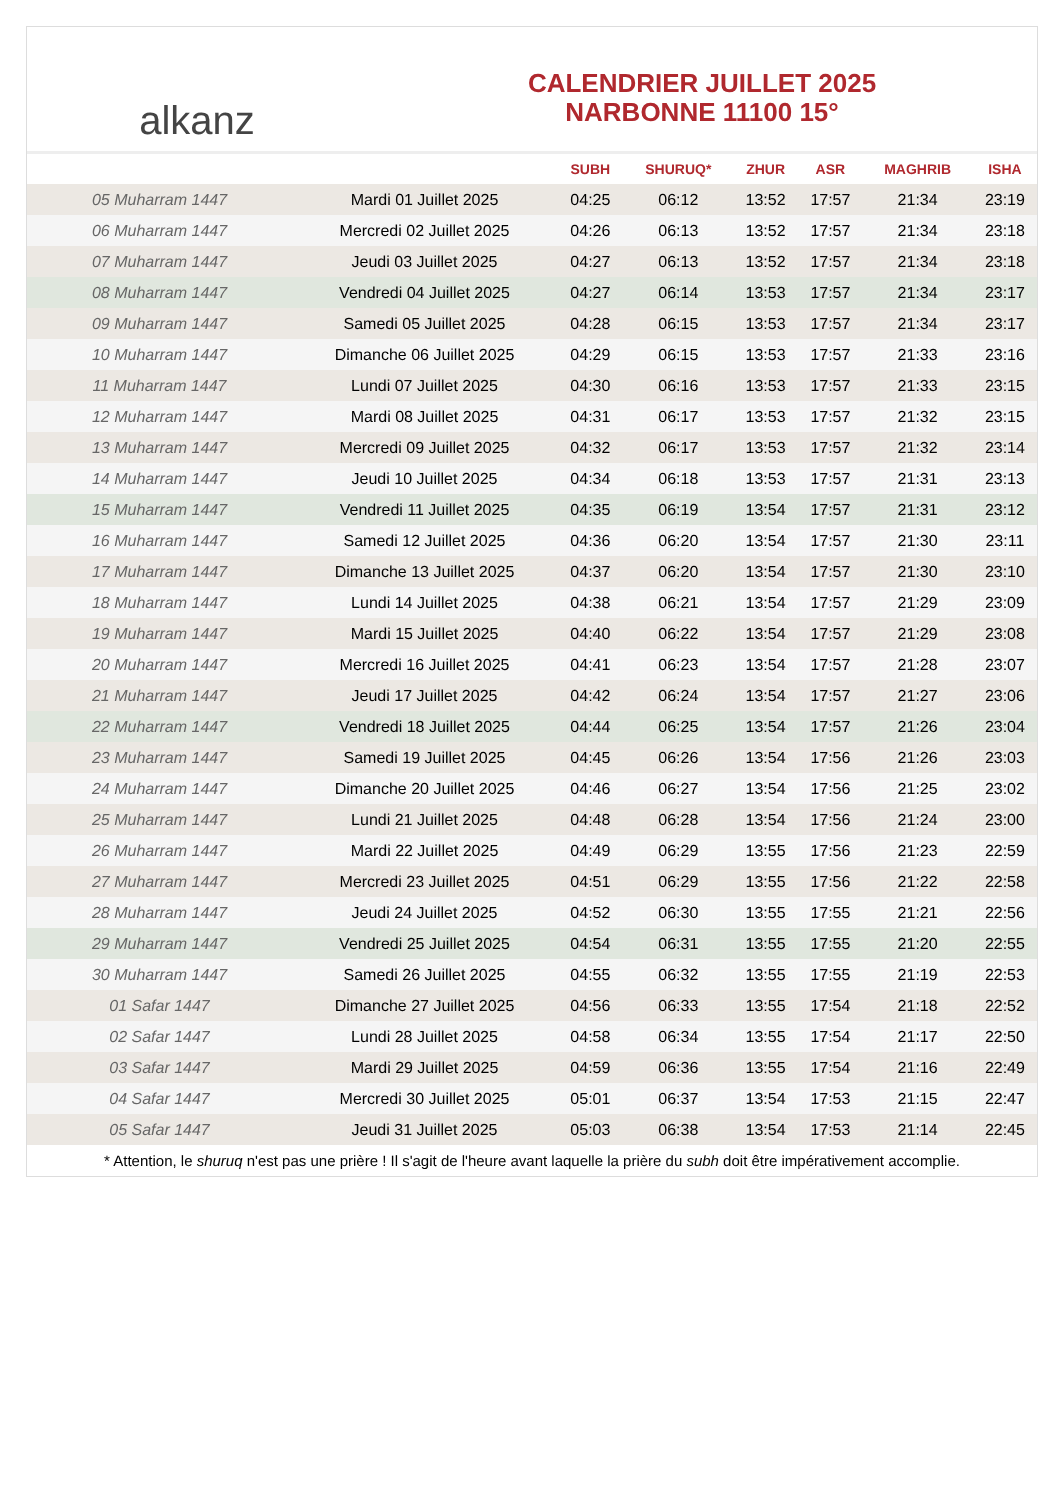alkanz
CALENDRIER JUILLET 2025
NARBONNE 11100 15°
| | | SUBH | SHURUQ* | ZHUR | ASR | MAGHRIB | ISHA |
| --- | --- | --- | --- | --- | --- | --- | --- |
| 05 Muharram 1447 | Mardi 01 Juillet 2025 | 04:25 | 06:12 | 13:52 | 17:57 | 21:34 | 23:19 |
| 06 Muharram 1447 | Mercredi 02 Juillet 2025 | 04:26 | 06:13 | 13:52 | 17:57 | 21:34 | 23:18 |
| 07 Muharram 1447 | Jeudi 03 Juillet 2025 | 04:27 | 06:13 | 13:52 | 17:57 | 21:34 | 23:18 |
| 08 Muharram 1447 | Vendredi 04 Juillet 2025 | 04:27 | 06:14 | 13:53 | 17:57 | 21:34 | 23:17 |
| 09 Muharram 1447 | Samedi 05 Juillet 2025 | 04:28 | 06:15 | 13:53 | 17:57 | 21:34 | 23:17 |
| 10 Muharram 1447 | Dimanche 06 Juillet 2025 | 04:29 | 06:15 | 13:53 | 17:57 | 21:33 | 23:16 |
| 11 Muharram 1447 | Lundi 07 Juillet 2025 | 04:30 | 06:16 | 13:53 | 17:57 | 21:33 | 23:15 |
| 12 Muharram 1447 | Mardi 08 Juillet 2025 | 04:31 | 06:17 | 13:53 | 17:57 | 21:32 | 23:15 |
| 13 Muharram 1447 | Mercredi 09 Juillet 2025 | 04:32 | 06:17 | 13:53 | 17:57 | 21:32 | 23:14 |
| 14 Muharram 1447 | Jeudi 10 Juillet 2025 | 04:34 | 06:18 | 13:53 | 17:57 | 21:31 | 23:13 |
| 15 Muharram 1447 | Vendredi 11 Juillet 2025 | 04:35 | 06:19 | 13:54 | 17:57 | 21:31 | 23:12 |
| 16 Muharram 1447 | Samedi 12 Juillet 2025 | 04:36 | 06:20 | 13:54 | 17:57 | 21:30 | 23:11 |
| 17 Muharram 1447 | Dimanche 13 Juillet 2025 | 04:37 | 06:20 | 13:54 | 17:57 | 21:30 | 23:10 |
| 18 Muharram 1447 | Lundi 14 Juillet 2025 | 04:38 | 06:21 | 13:54 | 17:57 | 21:29 | 23:09 |
| 19 Muharram 1447 | Mardi 15 Juillet 2025 | 04:40 | 06:22 | 13:54 | 17:57 | 21:29 | 23:08 |
| 20 Muharram 1447 | Mercredi 16 Juillet 2025 | 04:41 | 06:23 | 13:54 | 17:57 | 21:28 | 23:07 |
| 21 Muharram 1447 | Jeudi 17 Juillet 2025 | 04:42 | 06:24 | 13:54 | 17:57 | 21:27 | 23:06 |
| 22 Muharram 1447 | Vendredi 18 Juillet 2025 | 04:44 | 06:25 | 13:54 | 17:57 | 21:26 | 23:04 |
| 23 Muharram 1447 | Samedi 19 Juillet 2025 | 04:45 | 06:26 | 13:54 | 17:56 | 21:26 | 23:03 |
| 24 Muharram 1447 | Dimanche 20 Juillet 2025 | 04:46 | 06:27 | 13:54 | 17:56 | 21:25 | 23:02 |
| 25 Muharram 1447 | Lundi 21 Juillet 2025 | 04:48 | 06:28 | 13:54 | 17:56 | 21:24 | 23:00 |
| 26 Muharram 1447 | Mardi 22 Juillet 2025 | 04:49 | 06:29 | 13:55 | 17:56 | 21:23 | 22:59 |
| 27 Muharram 1447 | Mercredi 23 Juillet 2025 | 04:51 | 06:29 | 13:55 | 17:56 | 21:22 | 22:58 |
| 28 Muharram 1447 | Jeudi 24 Juillet 2025 | 04:52 | 06:30 | 13:55 | 17:55 | 21:21 | 22:56 |
| 29 Muharram 1447 | Vendredi 25 Juillet 2025 | 04:54 | 06:31 | 13:55 | 17:55 | 21:20 | 22:55 |
| 30 Muharram 1447 | Samedi 26 Juillet 2025 | 04:55 | 06:32 | 13:55 | 17:55 | 21:19 | 22:53 |
| 01 Safar 1447 | Dimanche 27 Juillet 2025 | 04:56 | 06:33 | 13:55 | 17:54 | 21:18 | 22:52 |
| 02 Safar 1447 | Lundi 28 Juillet 2025 | 04:58 | 06:34 | 13:55 | 17:54 | 21:17 | 22:50 |
| 03 Safar 1447 | Mardi 29 Juillet 2025 | 04:59 | 06:36 | 13:55 | 17:54 | 21:16 | 22:49 |
| 04 Safar 1447 | Mercredi 30 Juillet 2025 | 05:01 | 06:37 | 13:54 | 17:53 | 21:15 | 22:47 |
| 05 Safar 1447 | Jeudi 31 Juillet 2025 | 05:03 | 06:38 | 13:54 | 17:53 | 21:14 | 22:45 |
* Attention, le shuruq n'est pas une prière ! Il s'agit de l'heure avant laquelle la prière du subh doit être impérativement accomplie.